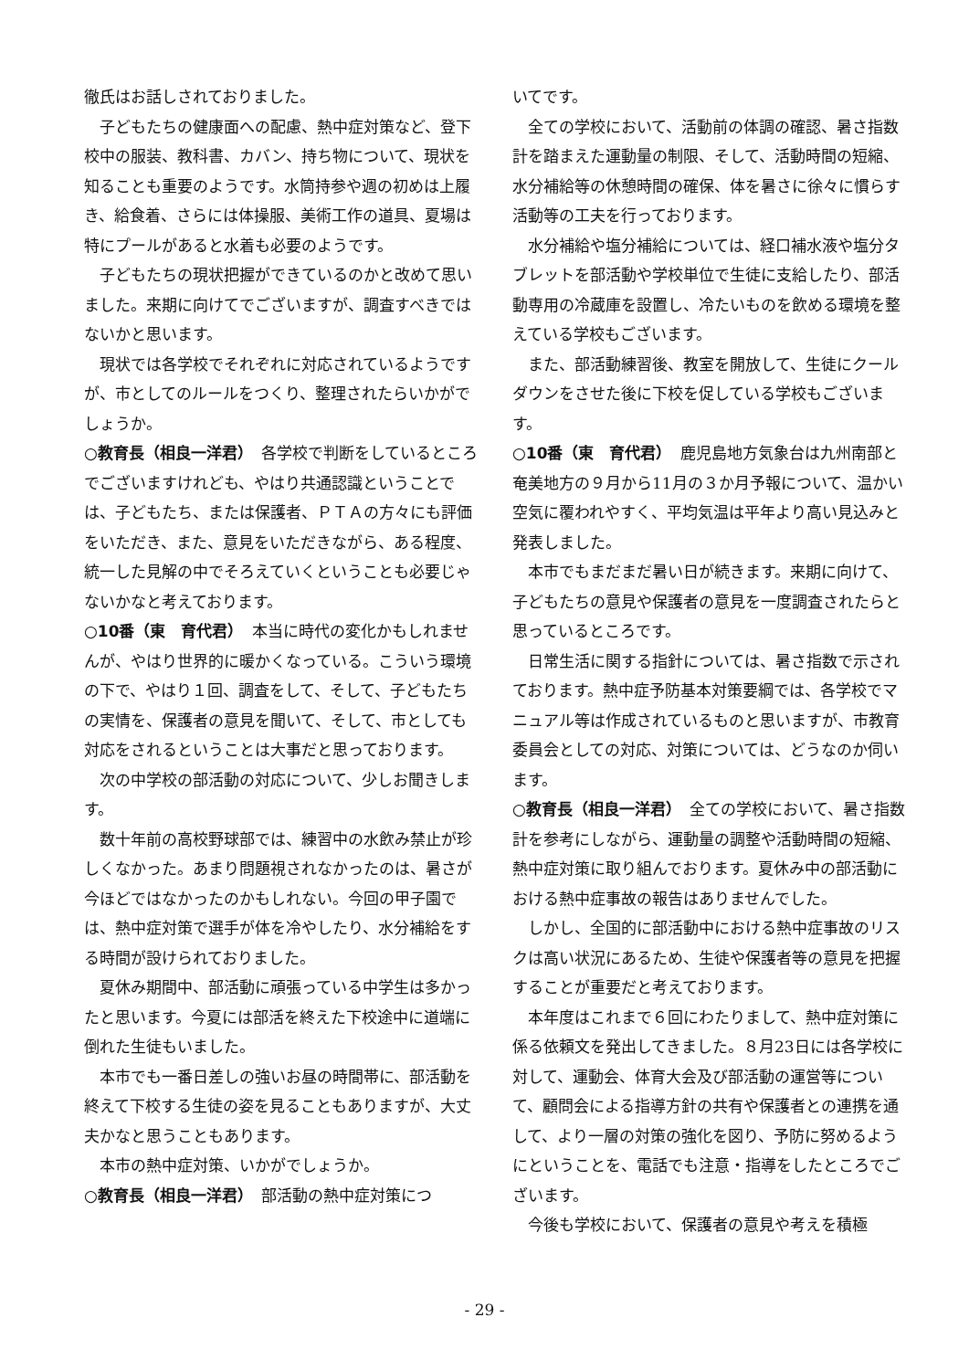徹氏はお話しされておりました。
子どもたちの健康面への配慮、熱中症対策など、登下校中の服装、教科書、カバン、持ち物について、現状を知ることも重要のようです。水筒持参や週の初めは上履き、給食着、さらには体操服、美術工作の道具、夏場は特にプールがあると水着も必要のようです。
子どもたちの現状把握ができているのかと改めて思いました。来期に向けてでございますが、調査すべきではないかと思います。
現状では各学校でそれぞれに対応されているようですが、市としてのルールをつくり、整理されたらいかがでしょうか。
○教育長（相良一洋君）　各学校で判断をしているところでございますけれども、やはり共通認識ということでは、子どもたち、または保護者、ＰＴＡの方々にも評価をいただき、また、意見をいただきながら、ある程度、統一した見解の中でそろえていくということも必要じゃないかなと考えております。
○10番（東　育代君）　本当に時代の変化かもしれませんが、やはり世界的に暖かくなっている。こういう環境の下で、やはり１回、調査をして、そして、子どもたちの実情を、保護者の意見を聞いて、そして、市としても対応をされるということは大事だと思っております。
次の中学校の部活動の対応について、少しお聞きします。
数十年前の高校野球部では、練習中の水飲み禁止が珍しくなかった。あまり問題視されなかったのは、暑さが今ほどではなかったのかもしれない。今回の甲子園では、熱中症対策で選手が体を冷やしたり、水分補給をする時間が設けられておりました。
夏休み期間中、部活動に頑張っている中学生は多かったと思います。今夏には部活を終えた下校途中に道端に倒れた生徒もいました。
本市でも一番日差しの強いお昼の時間帯に、部活動を終えて下校する生徒の姿を見ることもありますが、大丈夫かなと思うこともあります。
本市の熱中症対策、いかがでしょうか。
○教育長（相良一洋君）　部活動の熱中症対策につ
いてです。
全ての学校において、活動前の体調の確認、暑さ指数計を踏まえた運動量の制限、そして、活動時間の短縮、水分補給等の休憩時間の確保、体を暑さに徐々に慣らす活動等の工夫を行っております。
水分補給や塩分補給については、経口補水液や塩分タブレットを部活動や学校単位で生徒に支給したり、部活動専用の冷蔵庫を設置し、冷たいものを飲める環境を整えている学校もございます。
また、部活動練習後、教室を開放して、生徒にクールダウンをさせた後に下校を促している学校もございます。
○10番（東　育代君）　鹿児島地方気象台は九州南部と奄美地方の９月から11月の３か月予報について、温かい空気に覆われやすく、平均気温は平年より高い見込みと発表しました。
本市でもまだまだ暑い日が続きます。来期に向けて、子どもたちの意見や保護者の意見を一度調査されたらと思っているところです。
日常生活に関する指針については、暑さ指数で示されております。熱中症予防基本対策要綱では、各学校でマニュアル等は作成されているものと思いますが、市教育委員会としての対応、対策については、どうなのか伺います。
○教育長（相良一洋君）　全ての学校において、暑さ指数計を参考にしながら、運動量の調整や活動時間の短縮、熱中症対策に取り組んでおります。夏休み中の部活動における熱中症事故の報告はありませんでした。
しかし、全国的に部活動中における熱中症事故のリスクは高い状況にあるため、生徒や保護者等の意見を把握することが重要だと考えております。
本年度はこれまで６回にわたりまして、熱中症対策に係る依頼文を発出してきました。８月23日には各学校に対して、運動会、体育大会及び部活動の運営等について、顧問会による指導方針の共有や保護者との連携を通して、より一層の対策の強化を図り、予防に努めるようにということを、電話でも注意・指導をしたところでございます。
今後も学校において、保護者の意見や考えを積極
- 29 -